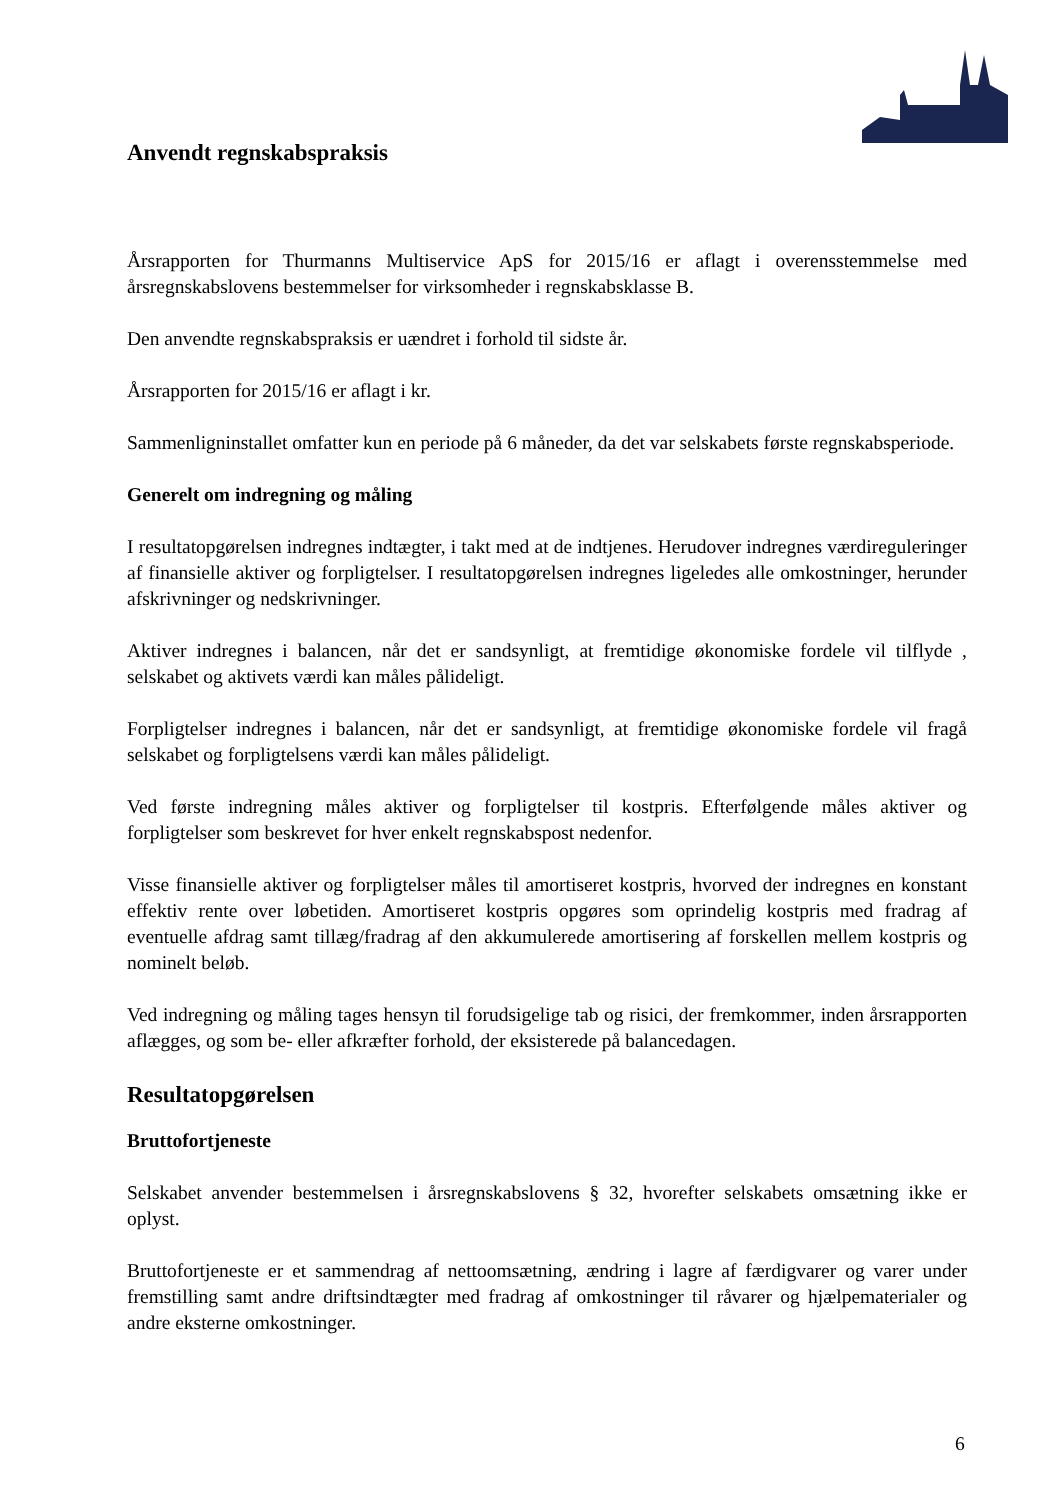Anvendt regnskabspraksis
Årsrapporten for Thurmanns Multiservice ApS for 2015/16 er aflagt i overensstemmelse med årsregnskabslovens bestemmelser for virksomheder i regnskabsklasse B.
Den anvendte regnskabspraksis er uændret i forhold til sidste år.
Årsrapporten for 2015/16 er aflagt i kr.
Sammenligninstallet omfatter kun en periode på 6 måneder, da det var selskabets første regnskabsperiode.
Generelt om indregning og måling
I resultatopgørelsen indregnes indtægter, i takt med at de indtjenes. Herudover indregnes værdireguleringer af finansielle aktiver og forpligtelser. I resultatopgørelsen indregnes ligeledes alle omkostninger, herunder afskrivninger og nedskrivninger.
Aktiver indregnes i balancen, når det er sandsynligt, at fremtidige økonomiske fordele vil tilflyde , selskabet og aktivets værdi kan måles pålideligt.
Forpligtelser indregnes i balancen, når det er sandsynligt, at fremtidige økonomiske fordele vil fragå selskabet og forpligtelsens værdi kan måles pålideligt.
Ved første indregning måles aktiver og forpligtelser til kostpris. Efterfølgende måles aktiver og forpligtelser som beskrevet for hver enkelt regnskabspost nedenfor.
Visse finansielle aktiver og forpligtelser måles til amortiseret kostpris, hvorved der indregnes en konstant effektiv rente over løbetiden. Amortiseret kostpris opgøres som oprindelig kostpris med fradrag af eventuelle afdrag samt tillæg/fradrag af den akkumulerede amortisering af forskellen mellem kostpris og nominelt beløb.
Ved indregning og måling tages hensyn til forudsigelige tab og risici, der fremkommer, inden årsrapporten aflægges, og som be- eller afkræfter forhold, der eksisterede på balancedagen.
Resultatopgørelsen
Bruttofortjeneste
Selskabet anvender bestemmelsen i årsregnskabslovens § 32, hvorefter selskabets omsætning ikke er oplyst.
Bruttofortjeneste er et sammendrag af nettoomsætning, ændring i lagre af færdigvarer og varer under fremstilling samt andre driftsindtægter med fradrag af omkostninger til råvarer og hjælpematerialer og andre eksterne omkostninger.
6